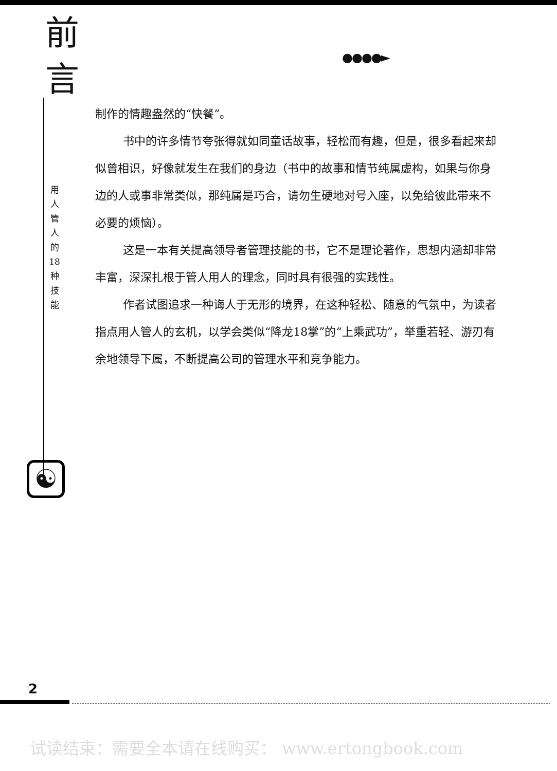前
言
●●●●►
用 人 管 人 的 18 种 技 能
制作的情趣盎然的“快餐”。
书中的许多情节夸张得就如同童话故事，轻松而有趣，但是，很多看起来却似曾相识，好像就发生在我们的身边（书中的故事和情节纯属虚构，如果与你身边的人或事非常类似，那纯属是巧合，请勿生硬地对号入座，以免给彼此带来不必要的烦恼）。
这是一本有关提高领导者管理技能的书，它不是理论著作，思想内涵却非常丰富，深深扎根于管人用人的理念，同时具有很强的实践性。
作者试图追求一种诲人于无形的境界，在这种轻松、随意的气氛中，为读者指点用人管人的玄机，以学会类似“降龙18掌”的“上乘武功”，举重若轻、游刃有余地领导下属，不断提高公司的管理水平和竞争能力。
☯
2
试读结束：需要全本请在线购买： www.ertongbook.com